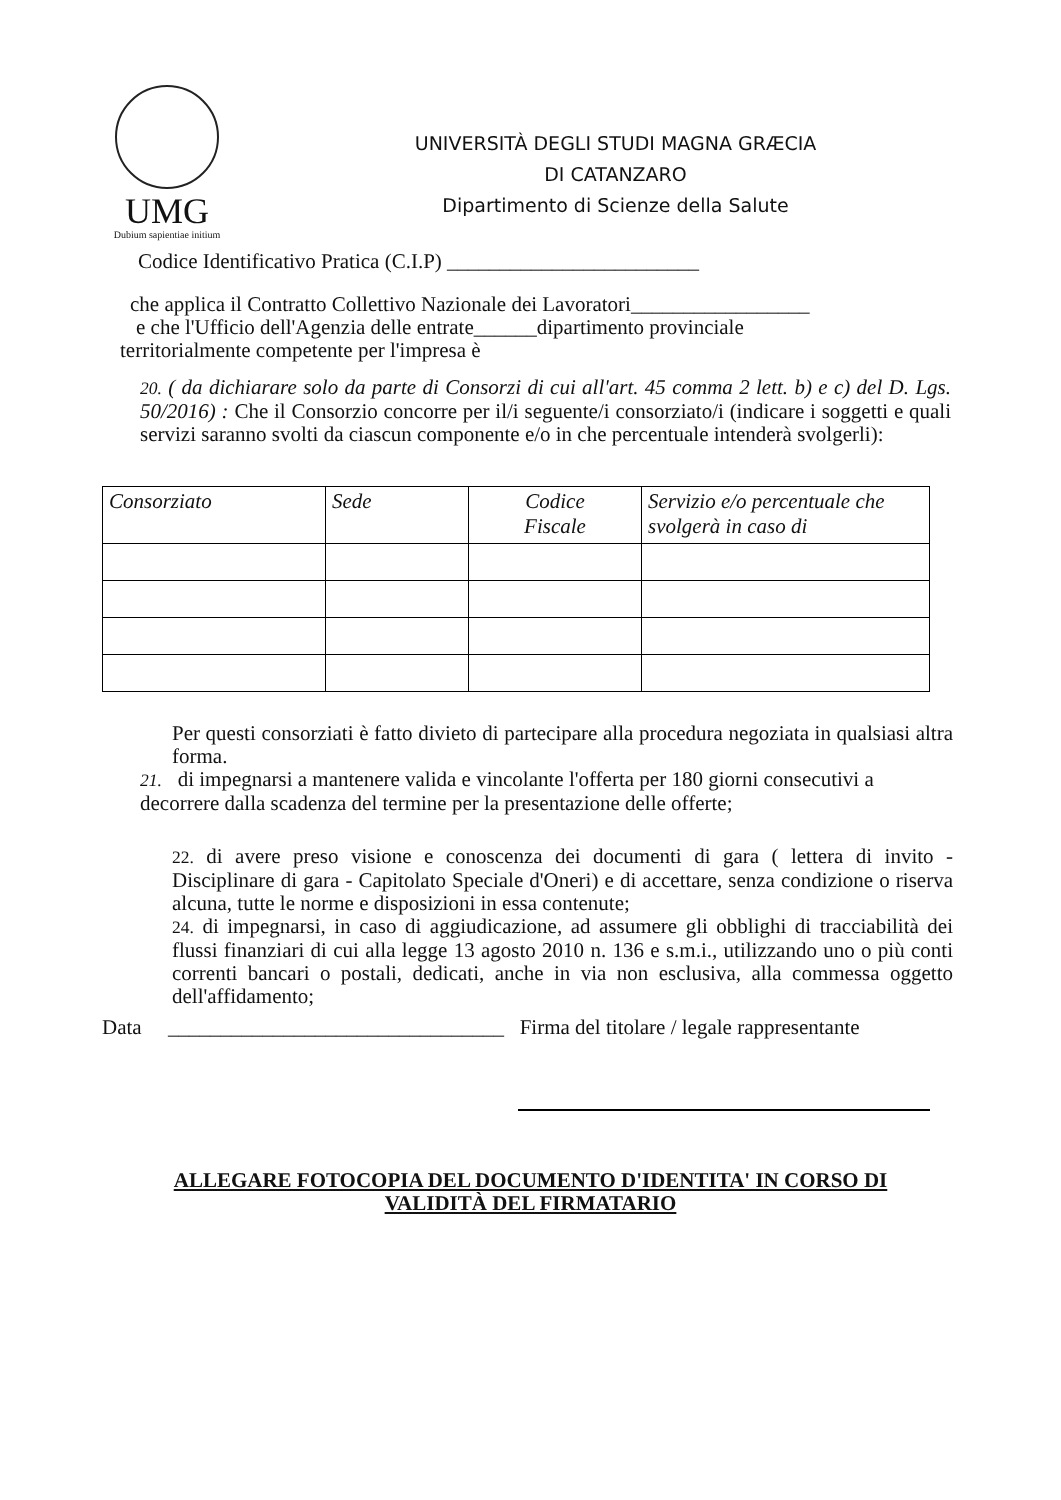UMG
Dubium sapientiae initium
UNIVERSITÀ DEGLI STUDI MAGNA GRÆCIA
DI CATANZARO
Dipartimento di Scienze della Salute
Codice Identificativo Pratica (C.I.P) ________________________
che applica il Contratto Collettivo Nazionale dei Lavoratori_________________
e che l'Ufficio dell'Agenzia delle entrate______dipartimento provinciale
territorialmente competente per l'impresa è
20. ( da dichiarare solo da parte di Consorzi di cui all'art. 45 comma 2 lett. b) e c) del D. Lgs. 50/2016) : Che il Consorzio concorre per il/i seguente/i consorziato/i (indicare i soggetti e quali servizi saranno svolti da ciascun componente e/o in che percentuale intenderà svolgerli):
| Consorziato | Sede | Codice Fiscale | Servizio e/o percentuale che svolgerà in caso di |
Per questi consorziati è fatto divieto di partecipare alla procedura negoziata in qualsiasi altra forma.
21. di impegnarsi a mantenere valida e vincolante l'offerta per 180 giorni consecutivi a decorrere dalla scadenza del termine per la presentazione delle offerte;
22. di avere preso visione e conoscenza dei documenti di gara ( lettera di invito - Disciplinare di gara - Capitolato Speciale d'Oneri) e di accettare, senza condizione o riserva alcuna, tutte le norme e disposizioni in essa contenute;
24. di impegnarsi, in caso di aggiudicazione, ad assumere gli obblighi di tracciabilità dei flussi finanziari di cui alla legge 13 agosto 2010 n. 136 e s.m.i., utilizzando uno o più conti correnti bancari o postali, dedicati, anche in via non esclusiva, alla commessa oggetto dell'affidamento;
Data ________________________________ Firma del titolare / legale rappresentante
ALLEGARE FOTOCOPIA DEL DOCUMENTO D'IDENTITA' IN CORSO DI
VALIDITÀ DEL FIRMATARIO